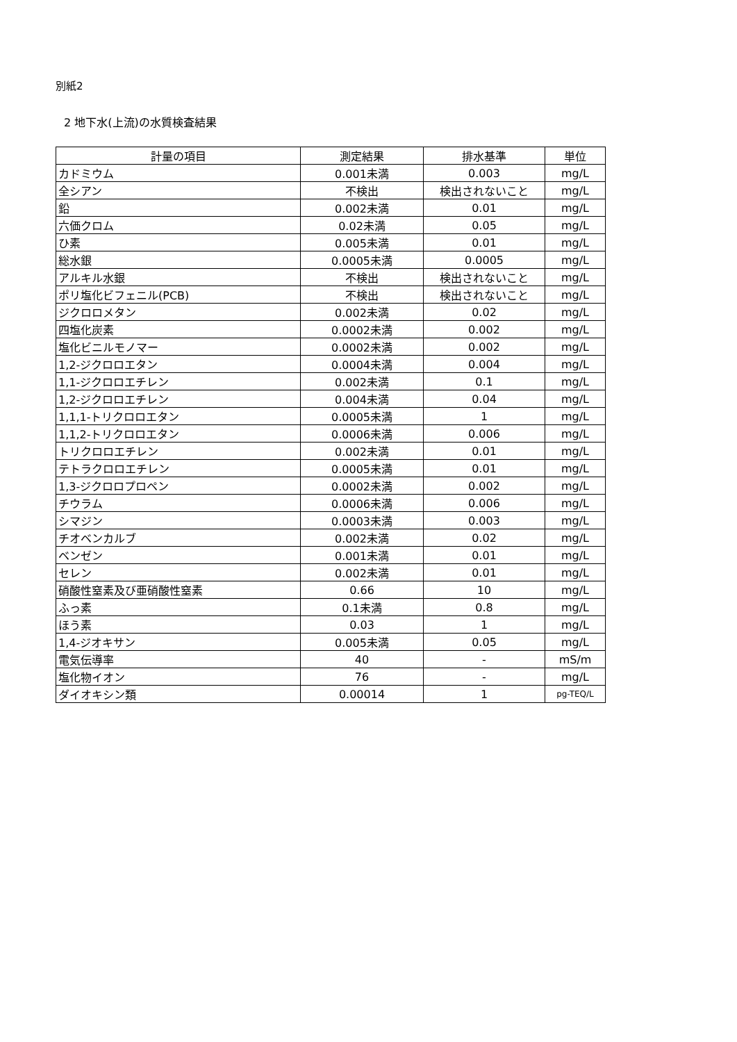別紙2
2 地下水(上流)の水質検査結果
| 計量の項目 | 測定結果 | 排水基準 | 単位 |
| --- | --- | --- | --- |
| カドミウム | 0.001未満 | 0.003 | mg/L |
| 全シアン | 不検出 | 検出されないこと | mg/L |
| 鉛 | 0.002未満 | 0.01 | mg/L |
| 六価クロム | 0.02未満 | 0.05 | mg/L |
| ひ素 | 0.005未満 | 0.01 | mg/L |
| 総水銀 | 0.0005未満 | 0.0005 | mg/L |
| アルキル水銀 | 不検出 | 検出されないこと | mg/L |
| ポリ塩化ビフェニル(PCB) | 不検出 | 検出されないこと | mg/L |
| ジクロロメタン | 0.002未満 | 0.02 | mg/L |
| 四塩化炭素 | 0.0002未満 | 0.002 | mg/L |
| 塩化ビニルモノマー | 0.0002未満 | 0.002 | mg/L |
| 1,2-ジクロロエタン | 0.0004未満 | 0.004 | mg/L |
| 1,1-ジクロロエチレン | 0.002未満 | 0.1 | mg/L |
| 1,2-ジクロロエチレン | 0.004未満 | 0.04 | mg/L |
| 1,1,1-トリクロロエタン | 0.0005未満 | 1 | mg/L |
| 1,1,2-トリクロロエタン | 0.0006未満 | 0.006 | mg/L |
| トリクロロエチレン | 0.002未満 | 0.01 | mg/L |
| テトラクロロエチレン | 0.0005未満 | 0.01 | mg/L |
| 1,3-ジクロロプロペン | 0.0002未満 | 0.002 | mg/L |
| チウラム | 0.0006未満 | 0.006 | mg/L |
| シマジン | 0.0003未満 | 0.003 | mg/L |
| チオベンカルブ | 0.002未満 | 0.02 | mg/L |
| ベンゼン | 0.001未満 | 0.01 | mg/L |
| セレン | 0.002未満 | 0.01 | mg/L |
| 硝酸性窒素及び亜硝酸性窒素 | 0.66 | 10 | mg/L |
| ふっ素 | 0.1未満 | 0.8 | mg/L |
| ほう素 | 0.03 | 1 | mg/L |
| 1,4-ジオキサン | 0.005未満 | 0.05 | mg/L |
| 電気伝導率 | 40 | - | mS/m |
| 塩化物イオン | 76 | - | mg/L |
| ダイオキシン類 | 0.00014 | 1 | pg-TEQ/L |